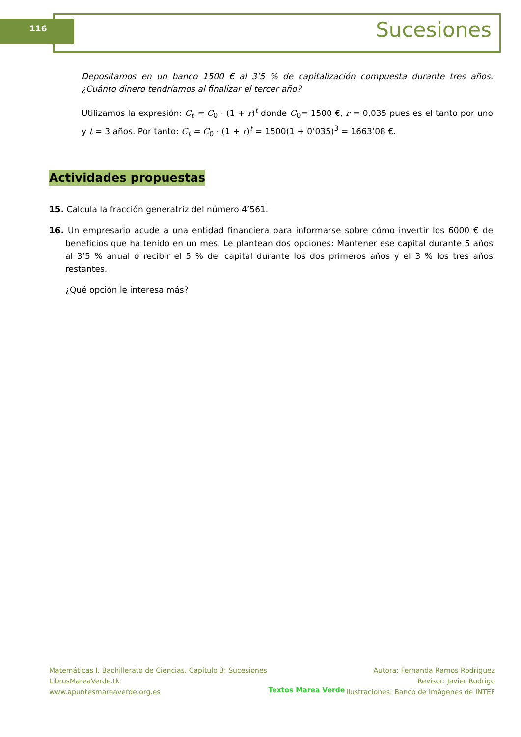116 Sucesiones
Depositamos en un banco 1500 € al 3’5 % de capitalización compuesta durante tres años. ¿Cuánto dinero tendríamos al finalizar el tercer año?
Utilizamos la expresión: C<sub>t</sub> = C<sub>0</sub> · (1 + r)<sup>t</sup> donde C<sub>0</sub>= 1500 €, r = 0,035 pues es el tanto por uno y t = 3 años. Por tanto: C<sub>t</sub> = C<sub>0</sub> · (1 + r)<sup>t</sup> = 1500(1 + 0’035)<sup>3</sup> = 1663’08 €.
Actividades propuestas
15. Calcula la fracción generatriz del número 4’561.
16. Un empresario acude a una entidad financiera para informarse sobre cómo invertir los 6000 € de beneficios que ha tenido en un mes. Le plantean dos opciones: Mantener ese capital durante 5 años al 3’5 % anual o recibir el 5 % del capital durante los dos primeros años y el 3 % los tres años restantes.
¿Qué opción le interesa más?
Matemáticas I. Bachillerato de Ciencias. Capítulo 3: Sucesiones
LibrosMareaVerde.tk
www.apuntesmareaverde.org.es
Textos Marea Verde
Autora: Fernanda Ramos Rodríguez
Revisor: Javier Rodrigo
Ilustraciones: Banco de Imágenes de INTEF